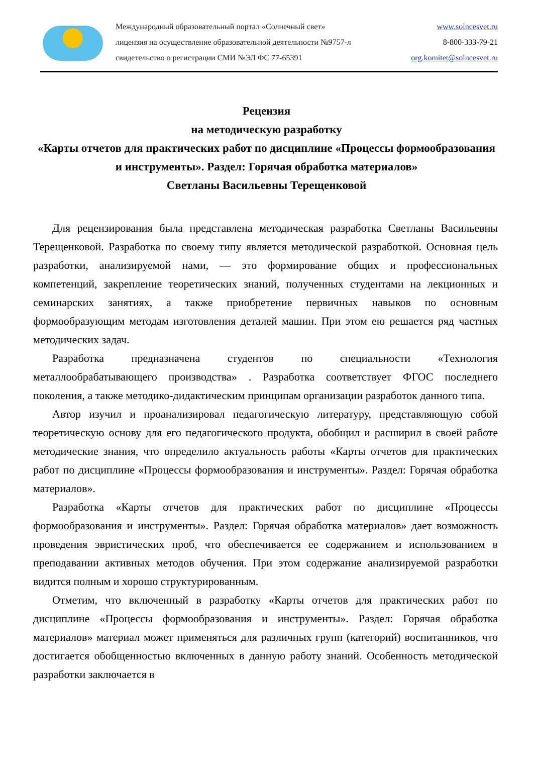Международный образовательный портал «Солнечный свет»
лицензия на осуществление образовательной деятельности №9757-л
свидетельство о регистрации СМИ №ЭЛ ФС 77-65391
www.solncesvet.ru
8-800-333-79-21
org.komitet@solncesvet.ru
Рецензия
на методическую разработку
«Карты отчетов для практических работ по дисциплине «Процессы формообразования и инструменты». Раздел: Горячая обработка материалов»
Светланы Васильевны Терещенковой
Для рецензирования была представлена методическая разработка Светланы Васильевны Терещенковой. Разработка по своему типу является методической разработкой. Основная цель разработки, анализируемой нами, — это формирование общих и профессиональных компетенций, закрепление теоретических знаний, полученных студентами на лекционных и семинарских занятиях, а также приобретение первичных навыков по основным формообразующим методам изготовления деталей машин. При этом ею решается ряд частных методических задач.
Разработка предназначена студентов по специальности «Технология металлообрабатывающего производства» . Разработка соответствует ФГОС последнего поколения, а также методико-дидактическим принципам организации разработок данного типа.
Автор изучил и проанализировал педагогическую литературу, представляющую собой теоретическую основу для его педагогического продукта, обобщил и расширил в своей работе методические знания, что определило актуальность работы «Карты отчетов для практических работ по дисциплине «Процессы формообразования и инструменты». Раздел: Горячая обработка материалов».
Разработка «Карты отчетов для практических работ по дисциплине «Процессы формообразования и инструменты». Раздел: Горячая обработка материалов» дает возможность проведения эвристических проб, что обеспечивается ее содержанием и использованием в преподавании активных методов обучения. При этом содержание анализируемой разработки видится полным и хорошо структурированным.
Отметим, что включенный в разработку «Карты отчетов для практических работ по дисциплине «Процессы формообразования и инструменты». Раздел: Горячая обработка материалов» материал может применяться для различных групп (категорий) воспитанников, что достигается обобщенностью включенных в данную работу знаний. Особенность методической разработки заключается в